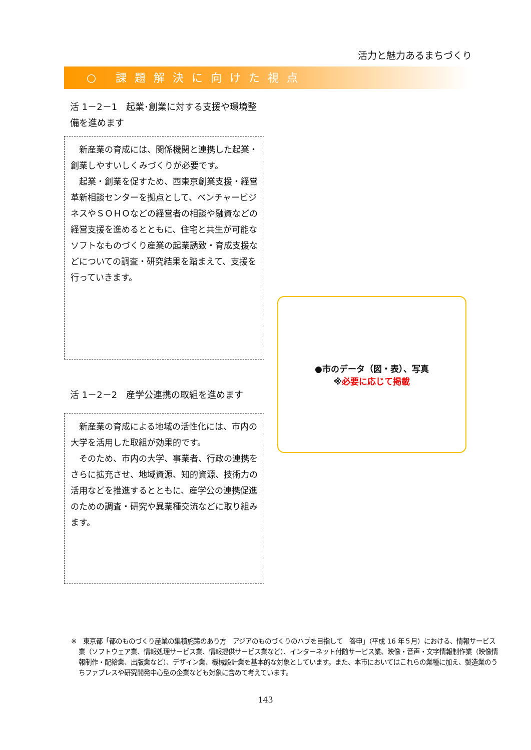活力と魅力あるまちづくり
○ 課題解決に向けた視点
活 1－2－1　起業･創業に対する支援や環境整備を進めます
新産業の育成には、関係機関と連携した起業・創業しやすいしくみづくりが必要です。
起業・創業を促すため、西東京創業支援・経営革新相談センターを拠点として、ベンチャービジネスやＳＯＨＯなどの経営者の相談や融資などの経営支援を進めるとともに、住宅と共生が可能なソフトなものづくり産業の起業誘致・育成支援などについての調査・研究結果を踏まえて、支援を行っていきます。
活 1－2－2　産学公連携の取組を進めます
新産業の育成による地域の活性化には、市内の大学を活用した取組が効果的です。
そのため、市内の大学、事業者、行政の連携をさらに拡充させ、地域資源、知的資源、技術力の活用などを推進するとともに、産学公の連携促進のための調査・研究や異業種交流などに取り組みます。
●市のデータ（図・表）、写真
※必要に応じて掲載
※　東京都「都のものづくり産業の集積施策のあり方　アジアのものづくりのハブを目指して　答申」（平成 16 年５月）における、情報サービス業（ソフトウェア業、情報処理サービス業、情報提供サービス業など）、インターネット付随サービス業、映像・音声・文字情報制作業（映像情報制作・配給業、出版業など）、デザイン業、機械設計業を基本的な対象としています。また、本市においてはこれらの業種に加え、製造業のうちファブレスや研究開発中心型の企業なども対象に含めて考えています。
143